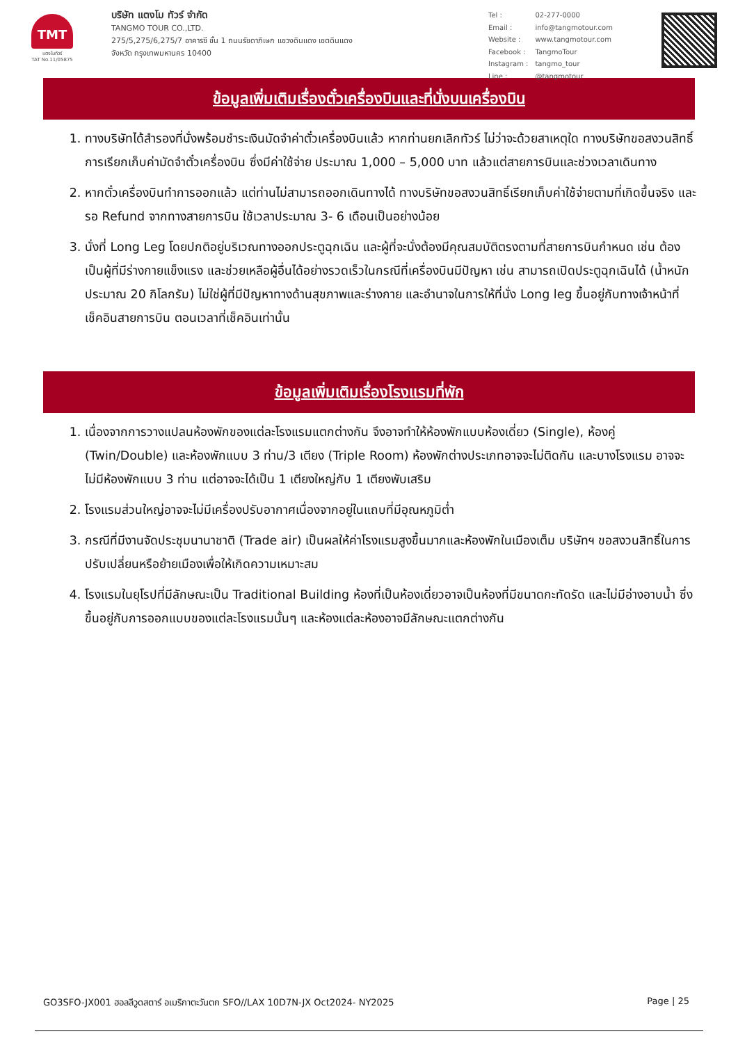TMT
แตงโมทัวร์
TAT No.11/05875
บริษัท แตงโม ทัวร์ จำกัด
TANGMO TOUR CO.,LTD.
275/5,275/6,275/7 อาคารซี ชั้น 1 ถนนรัชดาภิเษก แขวงดินแดง เขตดินแดง
จังหวัด กรุงเทพมหานคร 10400
| Tel : | 02-277-0000 |
| Email : | info@tangmotour.com |
| Website : | www.tangmotour.com |
| Facebook : | TangmoTour |
| Instagram : | tangmo_tour |
| Line : | @tangmotour |
ข้อมูลเพิ่มเติมเรื่องตั๋วเครื่องบินและที่นั่งบนเครื่องบิน
1. ทางบริษัทได้สำรองที่นั่งพร้อมชำระเงินมัดจำค่าตั๋วเครื่องบินแล้ว หากท่านยกเลิกทัวร์ ไม่ว่าจะด้วยสาเหตุใด ทางบริษัทขอสงวนสิทธิ์การเรียกเก็บค่ามัดจำตั๋วเครื่องบิน ซึ่งมีค่าใช้จ่าย ประมาณ 1,000 – 5,000 บาท แล้วแต่สายการบินและช่วงเวลาเดินทาง
2. หากตั๋วเครื่องบินทำการออกแล้ว แต่ท่านไม่สามารถออกเดินทางได้ ทางบริษัทขอสงวนสิทธิ์เรียกเก็บค่าใช้จ่ายตามที่เกิดขึ้นจริง และรอ Refund จากทางสายการบิน ใช้เวลาประมาณ 3- 6 เดือนเป็นอย่างน้อย
3. นั่งที่ Long Leg โดยปกติอยู่บริเวณทางออกประตูฉุกเฉิน และผู้ที่จะนั่งต้องมีคุณสมบัติตรงตามที่สายการบินกำหนด เช่น ต้องเป็นผู้ที่มีร่างกายแข็งแรง และช่วยเหลือผู้อื่นได้อย่างรวดเร็วในกรณีที่เครื่องบินมีปัญหา เช่น สามารถเปิดประตูฉุกเฉินได้ (น้ำหนักประมาณ 20 กิโลกรัม) ไม่ใช่ผู้ที่มีปัญหาทางด้านสุขภาพและร่างกาย และอำนาจในการให้ที่นั่ง Long leg ขึ้นอยู่กับทางเจ้าหน้าที่เช็คอินสายการบิน ตอนเวลาที่เช็คอินเท่านั้น
ข้อมูลเพิ่มเติมเรื่องโรงแรมที่พัก
1. เนื่องจากการวางแปลนห้องพักของแต่ละโรงแรมแตกต่างกัน จึงอาจทำให้ห้องพักแบบห้องเดี่ยว (Single), ห้องคู่ (Twin/Double) และห้องพักแบบ 3 ท่าน/3 เตียง (Triple Room) ห้องพักต่างประเภทอาจจะไม่ติดกัน และบางโรงแรม อาจจะไม่มีห้องพักแบบ 3 ท่าน แต่อาจจะได้เป็น 1 เตียงใหญ่กับ 1 เตียงพับเสริม
2. โรงแรมส่วนใหญ่อาจจะไม่มีเครื่องปรับอากาศเนื่องจากอยู่ในแถบที่มีอุณหภูมิต่ำ
3. กรณีที่มีงานจัดประชุมนานาชาติ (Trade air) เป็นผลให้ค่าโรงแรมสูงขึ้นมากและห้องพักในเมืองเต็ม บริษัทฯ ขอสงวนสิทธิ์ในการปรับเปลี่ยนหรือย้ายเมืองเพื่อให้เกิดความเหมาะสม
4. โรงแรมในยุโรปที่มีลักษณะเป็น Traditional Building ห้องที่เป็นห้องเดี่ยวอาจเป็นห้องที่มีขนาดกะทัดรัด และไม่มีอ่างอาบน้ำ ซึ่งขึ้นอยู่กับการออกแบบของแต่ละโรงแรมนั้นๆ และห้องแต่ละห้องอาจมีลักษณะแตกต่างกัน
GO3SFO-JX001 ฮอลลีวูดสตาร์ อเมริกาตะวันตก SFO//LAX 10D7N-JX Oct2024- NY2025 Page | 25